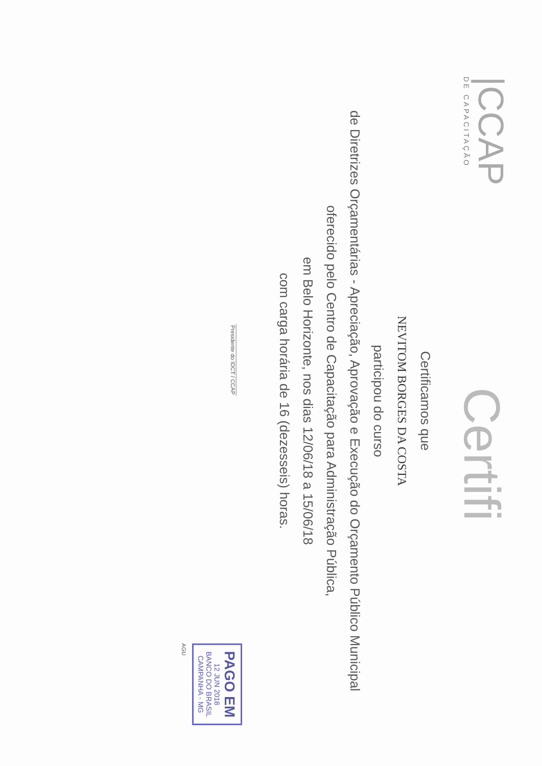|CCAP
DE CAPACITAÇÃO
Certifi
Certificamos que
NEVITOM BORGES DA COSTA
participou do curso
de Diretrizes Orçamentárias - Apreciação, Aprovação e Execução do Orçamento Público Municipal
oferecido pelo Centro de Capacitação para Administração Pública,
em Belo Horizonte, nos dias 12/06/18 a 15/06/18
com carga horária de 16 (dezesseis) horas.
_______________________
Presidente do IDCT / CCAP
PAGO EM
12 JUN 2018
BANCO DO BRASIL
CAMPANHA - MG
AGU